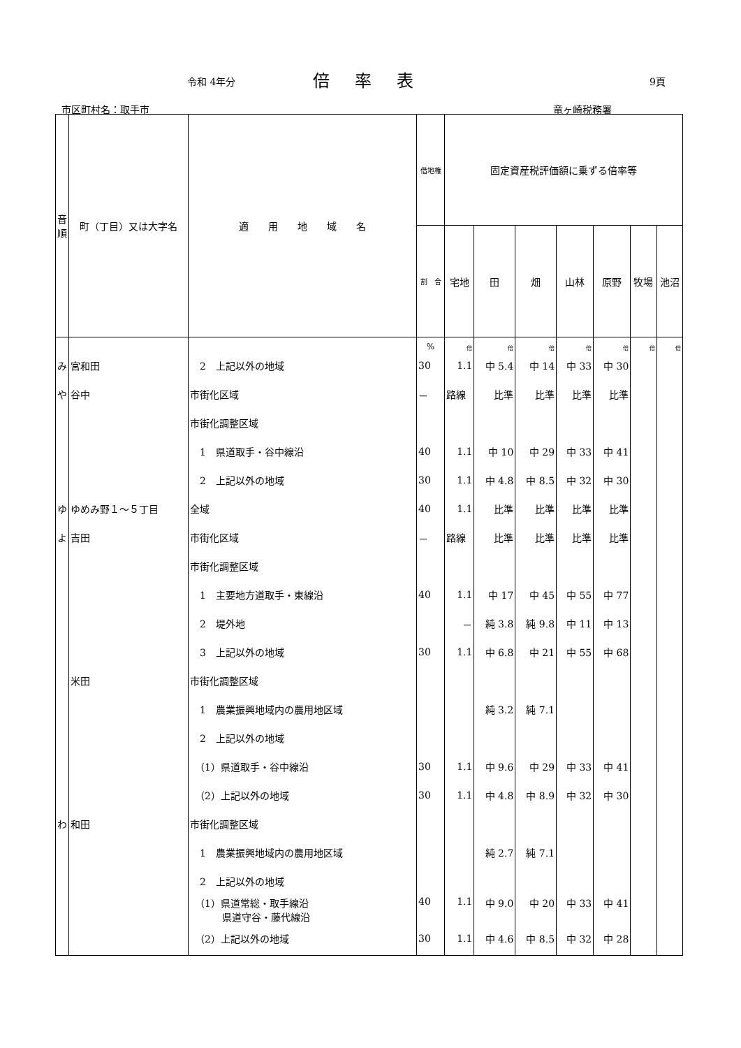令和 4年分 倍率表 9頁
市区町村名：取手市 竜ヶ崎税務署
| 音 順 | 町（丁目）又は大字名 | 適 用 地 域 名 | 借地権 | 固定資産税評価額に乗ずる倍率等 | | | | | | |
| --- | --- | --- | --- | --- | --- | --- | --- | --- | --- | --- |
| | | | 割 合 | 宅地 | 田 | 畑 | 山林 | 原野 | 牧場 | 池沼 |
| | | | % | 倍 | 倍 | 倍 | 倍 | 倍 | 倍 | 倍 |
| み | 宮和田 | 2 上記以外の地域 | 30 | 1.1 | 中 5.4 | 中 14 | 中 33 | 中 30 | | |
| や | 谷中 | 市街化区域 | － | 路線 | 比準 | 比準 | 比準 | 比準 | | |
| | | 市街化調整区域 | | | | | | | | |
| | | 1 県道取手・谷中線沿 | 40 | 1.1 | 中 10 | 中 29 | 中 33 | 中 41 | | |
| | | 2 上記以外の地域 | 30 | 1.1 | 中 4.8 | 中 8.5 | 中 32 | 中 30 | | |
| ゆ | ゆめみ野１～５丁目 | 全域 | 40 | 1.1 | 比準 | 比準 | 比準 | 比準 | | |
| よ | 吉田 | 市街化区域 | － | 路線 | 比準 | 比準 | 比準 | 比準 | | |
| | | 市街化調整区域 | | | | | | | | |
| | | 1 主要地方道取手・東線沿 | 40 | 1.1 | 中 17 | 中 45 | 中 55 | 中 77 | | |
| | | 2 堤外地 | | － | 純 3.8 | 純 9.8 | 中 11 | 中 13 | | |
| | | 3 上記以外の地域 | 30 | 1.1 | 中 6.8 | 中 21 | 中 55 | 中 68 | | |
| | 米田 | 市街化調整区域 | | | | | | | | |
| | | 1 農業振興地域内の農用地区域 | | | 純 3.2 | 純 7.1 | | | | |
| | | 2 上記以外の地域 | | | | | | | | |
| | | （1）県道取手・谷中線沿 | 30 | 1.1 | 中 9.6 | 中 29 | 中 33 | 中 41 | | |
| | | （2）上記以外の地域 | 30 | 1.1 | 中 4.8 | 中 8.9 | 中 32 | 中 30 | | |
| わ | 和田 | 市街化調整区域 | | | | | | | | |
| | | 1 農業振興地域内の農用地区域 | | | 純 2.7 | 純 7.1 | | | | |
| | | 2 上記以外の地域 | | | | | | | | |
| | | （1）県道常総・取手線沿 県道守谷・藤代線沿 | 40 | 1.1 | 中 9.0 | 中 20 | 中 33 | 中 41 | | |
| | | （2）上記以外の地域 | 30 | 1.1 | 中 4.6 | 中 8.5 | 中 32 | 中 28 | | |